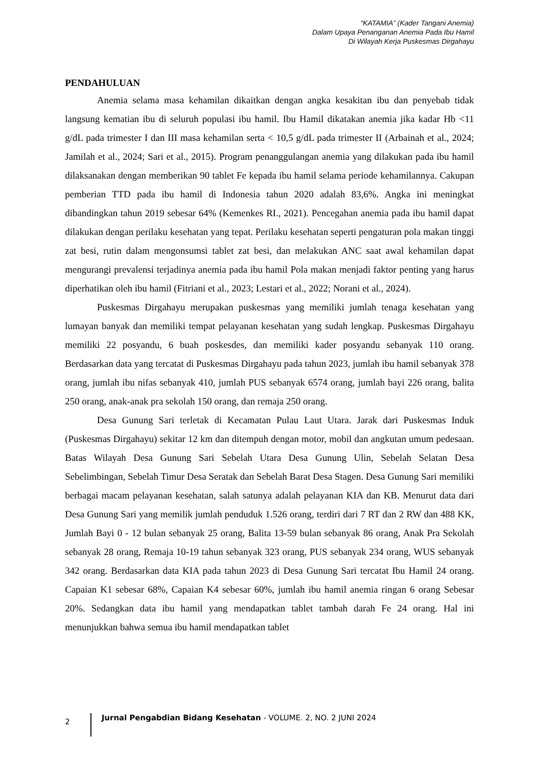“KATAMIA” (Kader Tangani Anemia)
Dalam Upaya Penanganan Anemia Pada Ibu Hamil
Di Wilayah Kerja Puskesmas Dirgahayu
PENDAHULUAN
Anemia selama masa kehamilan dikaitkan dengan angka kesakitan ibu dan penyebab tidak langsung kematian ibu di seluruh populasi ibu hamil. Ibu Hamil dikatakan anemia jika kadar Hb <11 g/dL pada trimester I dan III masa kehamilan serta < 10,5 g/dL pada trimester II (Arbainah et al., 2024; Jamilah et al., 2024; Sari et al., 2015). Program penanggulangan anemia yang dilakukan pada ibu hamil dilaksanakan dengan memberikan 90 tablet Fe kepada ibu hamil selama periode kehamilannya. Cakupan pemberian TTD pada ibu hamil di Indonesia tahun 2020 adalah 83,6%. Angka ini meningkat dibandingkan tahun 2019 sebesar 64% (Kemenkes RI., 2021). Pencegahan anemia pada ibu hamil dapat dilakukan dengan perilaku kesehatan yang tepat. Perilaku kesehatan seperti pengaturan pola makan tinggi zat besi, rutin dalam mengonsumsi tablet zat besi, dan melakukan ANC saat awal kehamilan dapat mengurangi prevalensi terjadinya anemia pada ibu hamil Pola makan menjadi faktor penting yang harus diperhatikan oleh ibu hamil (Fitriani et al., 2023; Lestari et al., 2022; Norani et al., 2024).
Puskesmas Dirgahayu merupakan puskesmas yang memiliki jumlah tenaga kesehatan yang lumayan banyak dan memiliki tempat pelayanan kesehatan yang sudah lengkap. Puskesmas Dirgahayu memiliki 22 posyandu, 6 buah poskesdes, dan memiliki kader posyandu sebanyak 110 orang. Berdasarkan data yang tercatat di Puskesmas Dirgahayu pada tahun 2023, jumlah ibu hamil sebanyak 378 orang, jumlah ibu nifas sebanyak 410, jumlah PUS sebanyak 6574 orang, jumlah bayi 226 orang, balita 250 orang, anak-anak pra sekolah 150 orang, dan remaja 250 orang.
Desa Gunung Sari terletak di Kecamatan Pulau Laut Utara. Jarak dari Puskesmas Induk (Puskesmas Dirgahayu) sekitar 12 km dan ditempuh dengan motor, mobil dan angkutan umum pedesaan. Batas Wilayah Desa Gunung Sari Sebelah Utara Desa Gunung Ulin, Sebelah Selatan Desa Sebelimbingan, Sebelah Timur Desa Seratak dan Sebelah Barat Desa Stagen. Desa Gunung Sari memiliki berbagai macam pelayanan kesehatan, salah satunya adalah pelayanan KIA dan KB. Menurut data dari Desa Gunung Sari yang memilik jumlah penduduk 1.526 orang, terdiri dari 7 RT dan 2 RW dan 488 KK, Jumlah Bayi 0 - 12 bulan sebanyak 25 orang, Balita 13-59 bulan sebanyak 86 orang, Anak Pra Sekolah sebanyak 28 orang, Remaja 10-19 tahun sebanyak 323 orang, PUS sebanyak 234 orang, WUS sebanyak 342 orang. Berdasarkan data KIA pada tahun 2023 di Desa Gunung Sari tercatat Ibu Hamil 24 orang. Capaian K1 sebesar 68%, Capaian K4 sebesar 60%, jumlah ibu hamil anemia ringan 6 orang Sebesar 20%. Sedangkan data ibu hamil yang mendapatkan tablet tambah darah Fe 24 orang. Hal ini menunjukkan bahwa semua ibu hamil mendapatkan tablet
2
Jurnal Pengabdian Bidang Kesehatan - VOLUME. 2, NO. 2 JUNI 2024